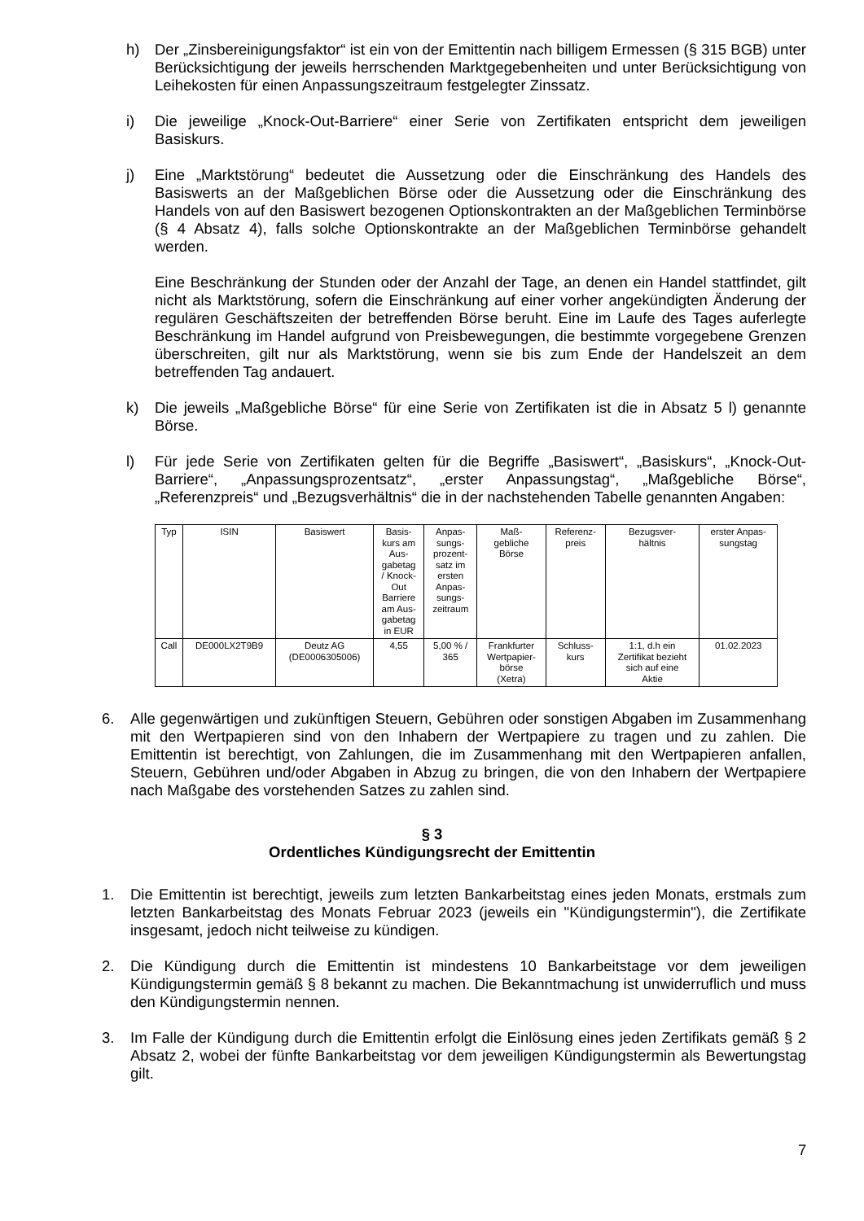h) Der „Zinsbereinigungsfaktor“ ist ein von der Emittentin nach billigem Ermessen (§ 315 BGB) unter Berücksichtigung der jeweils herrschenden Marktgegebenheiten und unter Berücksichtigung von Leihekosten für einen Anpassungszeitraum festgelegter Zinssatz.
i) Die jeweilige „Knock-Out-Barriere“ einer Serie von Zertifikaten entspricht dem jeweiligen Basiskurs.
j) Eine „Marktstörung“ bedeutet die Aussetzung oder die Einschränkung des Handels des Basiswerts an der Maßgeblichen Börse oder die Aussetzung oder die Einschränkung des Handels von auf den Basiswert bezogenen Optionskontrakten an der Maßgeblichen Terminbörse (§ 4 Absatz 4), falls solche Optionskontrakte an der Maßgeblichen Terminbörse gehandelt werden.
Eine Beschränkung der Stunden oder der Anzahl der Tage, an denen ein Handel stattfindet, gilt nicht als Marktstörung, sofern die Einschränkung auf einer vorher angekündigten Änderung der regulären Geschäftszeiten der betreffenden Börse beruht. Eine im Laufe des Tages auferlegte Beschränkung im Handel aufgrund von Preisbewegungen, die bestimmte vorgegebene Grenzen überschreiten, gilt nur als Marktstörung, wenn sie bis zum Ende der Handelszeit an dem betreffenden Tag andauert.
k) Die jeweils „Maßgebliche Börse“ für eine Serie von Zertifikaten ist die in Absatz 5 l) genannte Börse.
l) Für jede Serie von Zertifikaten gelten für die Begriffe „Basiswert“, „Basiskurs“, „Knock-Out-Barriere“, „Anpassungsprozentsatz“, „erster Anpassungstag“, „Maßgebliche Börse“, „Referenzpreis“ und „Bezugsverhältnis“ die in der nachstehenden Tabelle genannten Angaben:
| Typ | ISIN | Basiswert | Basis- kurs am Aus- gabetag / Knock- Out Barriere am Aus- gabetag in EUR | Anpas- sungs- prozent- satz im ersten Anpas- sungs- zeitraum | Maß- gebliche Börse | Referenz- preis | Bezugsver- hältnis | erster Anpas- sungstag |
| --- | --- | --- | --- | --- | --- | --- | --- | --- |
| Call | DE000LX2T9B9 | Deutz AG (DE0006305006) | 4,55 | 5,00 % / 365 | Frankfurter Wertpapier- börse (Xetra) | Schluss- kurs | 1:1, d.h ein Zertifikat bezieht sich auf eine Aktie | 01.02.2023 |
6. Alle gegenwärtigen und zukünftigen Steuern, Gebühren oder sonstigen Abgaben im Zusammenhang mit den Wertpapieren sind von den Inhabern der Wertpapiere zu tragen und zu zahlen. Die Emittentin ist berechtigt, von Zahlungen, die im Zusammenhang mit den Wertpapieren anfallen, Steuern, Gebühren und/oder Abgaben in Abzug zu bringen, die von den Inhabern der Wertpapiere nach Maßgabe des vorstehenden Satzes zu zahlen sind.
§ 3
Ordentliches Kündigungsrecht der Emittentin
1. Die Emittentin ist berechtigt, jeweils zum letzten Bankarbeitstag eines jeden Monats, erstmals zum letzten Bankarbeitstag des Monats Februar 2023 (jeweils ein "Kündigungstermin"), die Zertifikate insgesamt, jedoch nicht teilweise zu kündigen.
2. Die Kündigung durch die Emittentin ist mindestens 10 Bankarbeitstage vor dem jeweiligen Kündigungstermin gemäß § 8 bekannt zu machen. Die Bekanntmachung ist unwiderruflich und muss den Kündigungstermin nennen.
3. Im Falle der Kündigung durch die Emittentin erfolgt die Einlösung eines jeden Zertifikats gemäß § 2 Absatz 2, wobei der fünfte Bankarbeitstag vor dem jeweiligen Kündigungstermin als Bewertungstag gilt.
7